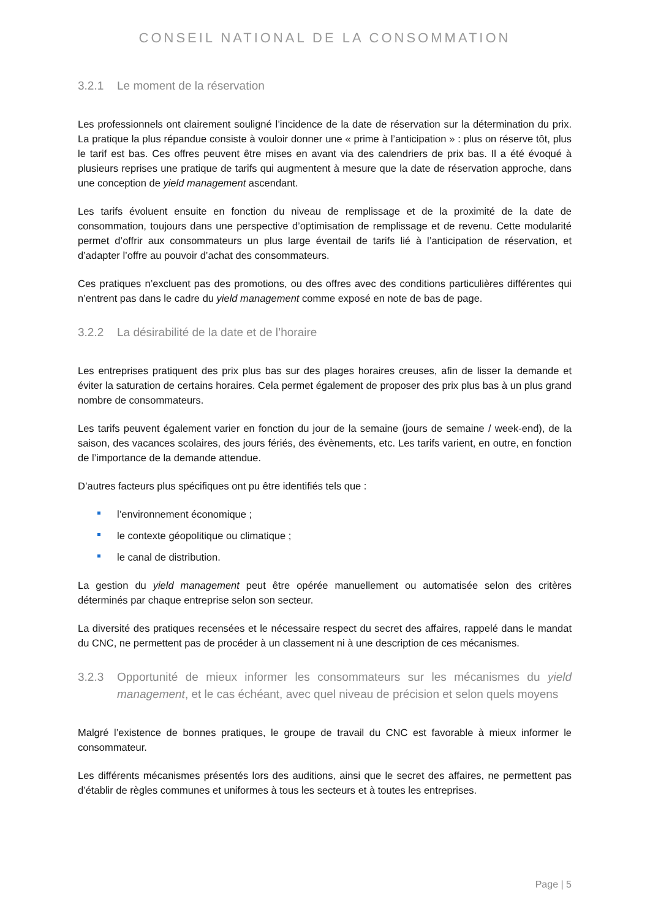CONSEIL NATIONAL DE LA CONSOMMATION
3.2.1 Le moment de la réservation
Les professionnels ont clairement souligné l’incidence de la date de réservation sur la détermination du prix. La pratique la plus répandue consiste à vouloir donner une « prime à l’anticipation » : plus on réserve tôt, plus le tarif est bas. Ces offres peuvent être mises en avant via des calendriers de prix bas. Il a été évoqué à plusieurs reprises une pratique de tarifs qui augmentent à mesure que la date de réservation approche, dans une conception de yield management ascendant.
Les tarifs évoluent ensuite en fonction du niveau de remplissage et de la proximité de la date de consommation, toujours dans une perspective d’optimisation de remplissage et de revenu. Cette modularité permet d’offrir aux consommateurs un plus large éventail de tarifs lié à l’anticipation de réservation, et d’adapter l’offre au pouvoir d’achat des consommateurs.
Ces pratiques n’excluent pas des promotions, ou des offres avec des conditions particulières différentes qui n’entrent pas dans le cadre du yield management comme exposé en note de bas de page.
3.2.2 La désirabilité de la date et de l’horaire
Les entreprises pratiquent des prix plus bas sur des plages horaires creuses, afin de lisser la demande et éviter la saturation de certains horaires. Cela permet également de proposer des prix plus bas à un plus grand nombre de consommateurs.
Les tarifs peuvent également varier en fonction du jour de la semaine (jours de semaine / week-end), de la saison, des vacances scolaires, des jours fériés, des évènements, etc. Les tarifs varient, en outre, en fonction de l’importance de la demande attendue.
D’autres facteurs plus spécifiques ont pu être identifiés tels que :
l’environnement économique ;
le contexte géopolitique ou climatique ;
le canal de distribution.
La gestion du yield management peut être opérée manuellement ou automatisée selon des critères déterminés par chaque entreprise selon son secteur.
La diversité des pratiques recensées et le nécessaire respect du secret des affaires, rappelé dans le mandat du CNC, ne permettent pas de procéder à un classement ni à une description de ces mécanismes.
3.2.3 Opportunité de mieux informer les consommateurs sur les mécanismes du yield management, et le cas échéant, avec quel niveau de précision et selon quels moyens
Malgré l’existence de bonnes pratiques, le groupe de travail du CNC est favorable à mieux informer le consommateur.
Les différents mécanismes présentés lors des auditions, ainsi que le secret des affaires, ne permettent pas d’établir de règles communes et uniformes à tous les secteurs et à toutes les entreprises.
Page | 5